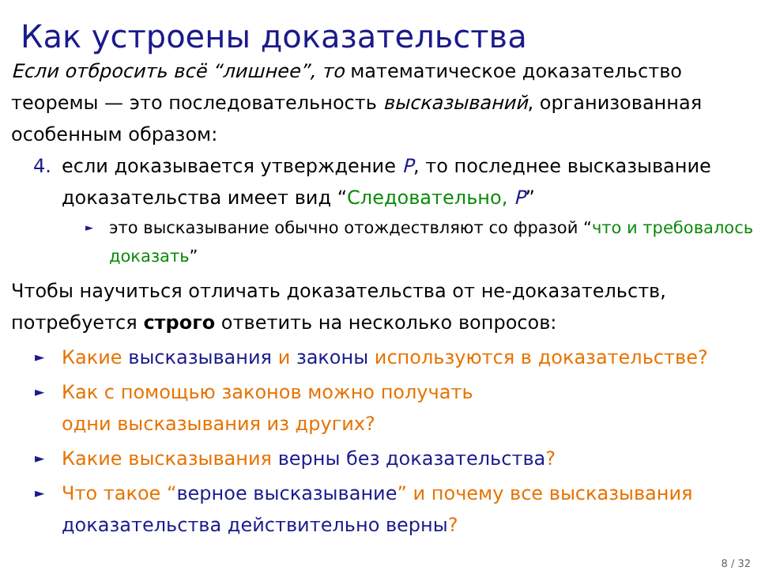Как устроены доказательства
Если отбросить всё “лишнее”, то математическое доказательство теоремы — это последовательность высказываний, организованная особенным образом:
4. если доказывается утверждение P, то последнее высказывание доказательства имеет вид “Следовательно, P”
► это высказывание обычно отождествляют со фразой “что и требовалось доказать”
Чтобы научиться отличать доказательства от не-доказательств, потребуется строго ответить на несколько вопросов:
► Какие высказывания и законы используются в доказательстве?
► Как с помощью законов можно получать
одни высказывания из других?
► Какие высказывания верны без доказательства?
► Что такое “верное высказывание” и почему все высказывания доказательства действительно верны?
8 / 32